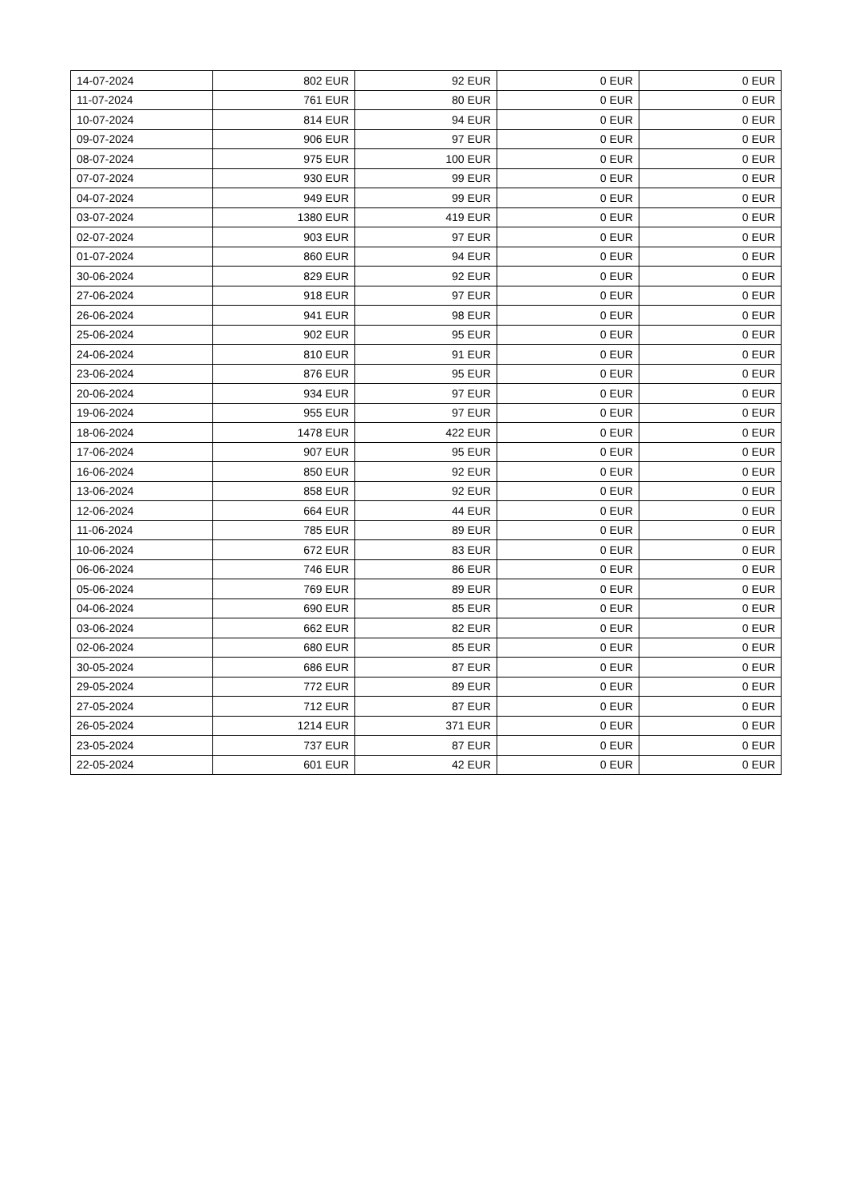| 14-07-2024 | 802 EUR | 92 EUR | 0 EUR | 0 EUR |
| 11-07-2024 | 761 EUR | 80 EUR | 0 EUR | 0 EUR |
| 10-07-2024 | 814 EUR | 94 EUR | 0 EUR | 0 EUR |
| 09-07-2024 | 906 EUR | 97 EUR | 0 EUR | 0 EUR |
| 08-07-2024 | 975 EUR | 100 EUR | 0 EUR | 0 EUR |
| 07-07-2024 | 930 EUR | 99 EUR | 0 EUR | 0 EUR |
| 04-07-2024 | 949 EUR | 99 EUR | 0 EUR | 0 EUR |
| 03-07-2024 | 1380 EUR | 419 EUR | 0 EUR | 0 EUR |
| 02-07-2024 | 903 EUR | 97 EUR | 0 EUR | 0 EUR |
| 01-07-2024 | 860 EUR | 94 EUR | 0 EUR | 0 EUR |
| 30-06-2024 | 829 EUR | 92 EUR | 0 EUR | 0 EUR |
| 27-06-2024 | 918 EUR | 97 EUR | 0 EUR | 0 EUR |
| 26-06-2024 | 941 EUR | 98 EUR | 0 EUR | 0 EUR |
| 25-06-2024 | 902 EUR | 95 EUR | 0 EUR | 0 EUR |
| 24-06-2024 | 810 EUR | 91 EUR | 0 EUR | 0 EUR |
| 23-06-2024 | 876 EUR | 95 EUR | 0 EUR | 0 EUR |
| 20-06-2024 | 934 EUR | 97 EUR | 0 EUR | 0 EUR |
| 19-06-2024 | 955 EUR | 97 EUR | 0 EUR | 0 EUR |
| 18-06-2024 | 1478 EUR | 422 EUR | 0 EUR | 0 EUR |
| 17-06-2024 | 907 EUR | 95 EUR | 0 EUR | 0 EUR |
| 16-06-2024 | 850 EUR | 92 EUR | 0 EUR | 0 EUR |
| 13-06-2024 | 858 EUR | 92 EUR | 0 EUR | 0 EUR |
| 12-06-2024 | 664 EUR | 44 EUR | 0 EUR | 0 EUR |
| 11-06-2024 | 785 EUR | 89 EUR | 0 EUR | 0 EUR |
| 10-06-2024 | 672 EUR | 83 EUR | 0 EUR | 0 EUR |
| 06-06-2024 | 746 EUR | 86 EUR | 0 EUR | 0 EUR |
| 05-06-2024 | 769 EUR | 89 EUR | 0 EUR | 0 EUR |
| 04-06-2024 | 690 EUR | 85 EUR | 0 EUR | 0 EUR |
| 03-06-2024 | 662 EUR | 82 EUR | 0 EUR | 0 EUR |
| 02-06-2024 | 680 EUR | 85 EUR | 0 EUR | 0 EUR |
| 30-05-2024 | 686 EUR | 87 EUR | 0 EUR | 0 EUR |
| 29-05-2024 | 772 EUR | 89 EUR | 0 EUR | 0 EUR |
| 27-05-2024 | 712 EUR | 87 EUR | 0 EUR | 0 EUR |
| 26-05-2024 | 1214 EUR | 371 EUR | 0 EUR | 0 EUR |
| 23-05-2024 | 737 EUR | 87 EUR | 0 EUR | 0 EUR |
| 22-05-2024 | 601 EUR | 42 EUR | 0 EUR | 0 EUR |